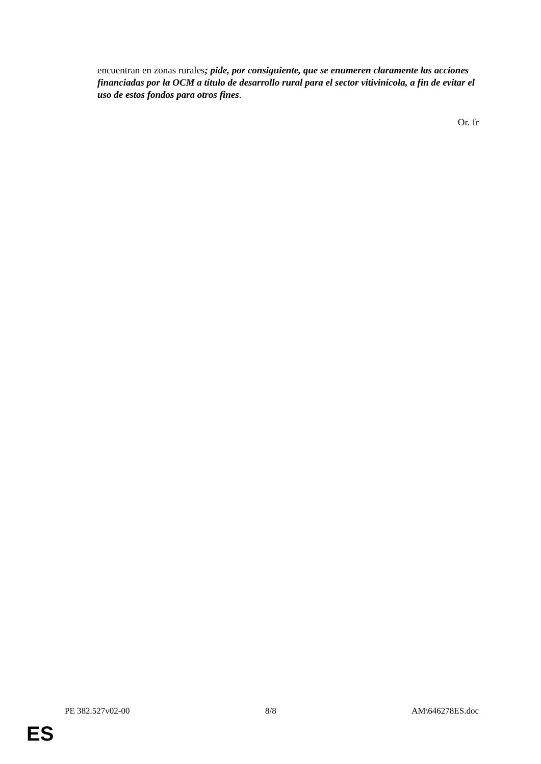encuentran en zonas rurales; pide, por consiguiente, que se enumeren claramente las acciones financiadas por la OCM a título de desarrollo rural para el sector vitivinícola, a fin de evitar el uso de estos fondos para otros fines.
Or. fr
PE 382.527v02-00 8/8 AM\646278ES.doc
ES